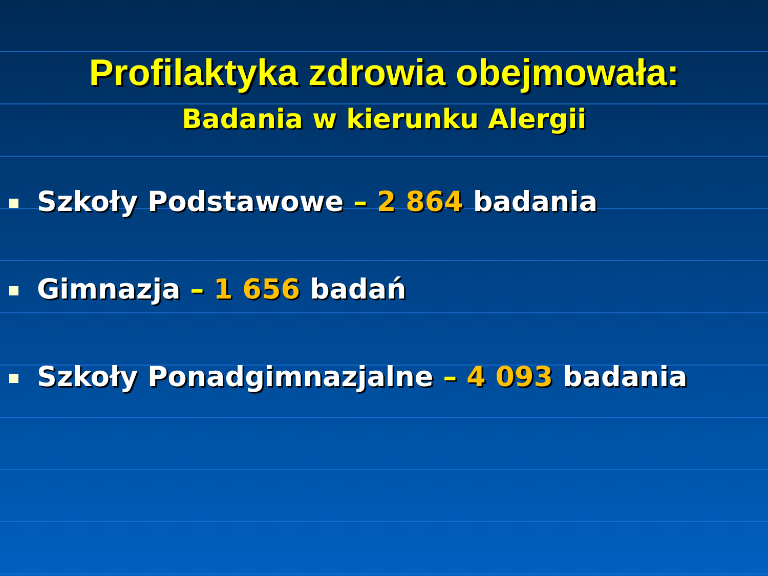Profilaktyka zdrowia obejmowała:
Badania w kierunku Alergii
Szkoły Podstawowe – 2 864 badania
Gimnazja – 1 656 badań
Szkoły Ponadgimnazjalne – 4 093 badania